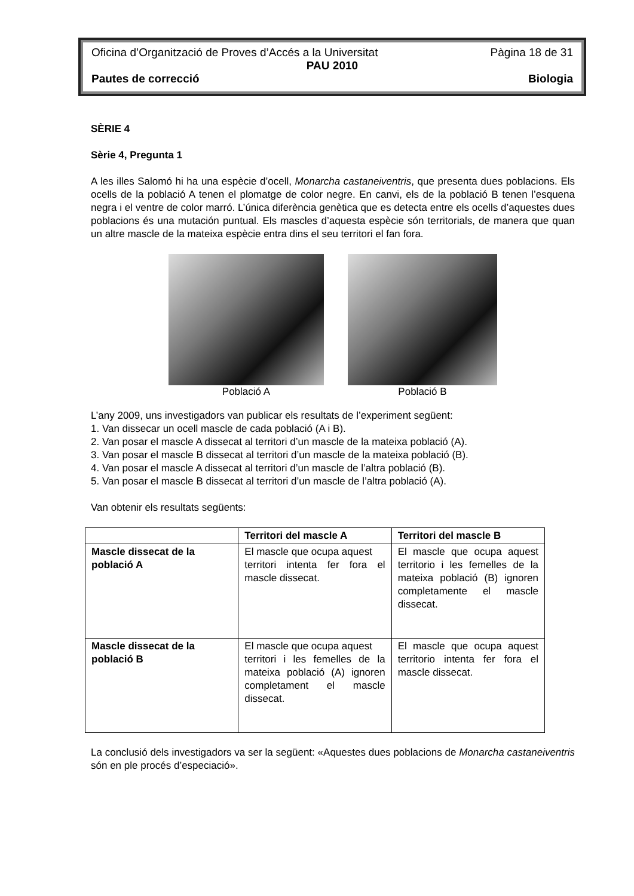Oficina d’Organització de Proves d’Accés a la Universitat Pàgina 18 de 31
PAU 2010
Pautes de correcció Biologia
SÈRIE 4
Sèrie 4, Pregunta 1
A les illes Salomó hi ha una espècie d’ocell, Monarcha castaneiventris, que presenta dues poblacions. Els ocells de la població A tenen el plomatge de color negre. En canvi, els de la població B tenen l’esquena negra i el ventre de color marró. L’única diferència genètica que es detecta entre els ocells d’aquestes dues poblacions és una mutación puntual. Els mascles d’aquesta espècie són territorials, de manera que quan un altre mascle de la mateixa espècie entra dins el seu territori el fan fora.
Població A Població B
L’any 2009, uns investigadors van publicar els resultats de l’experiment següent:
1. Van dissecar un ocell mascle de cada població (A i B).
2. Van posar el mascle A dissecat al territori d’un mascle de la mateixa població (A).
3. Van posar el mascle B dissecat al territori d’un mascle de la mateixa població (B).
4. Van posar el mascle A dissecat al territori d’un mascle de l’altra població (B).
5. Van posar el mascle B dissecat al territori d’un mascle de l’altra població (A).
Van obtenir els resultats següents:
| | Territori del mascle A | Territori del mascle B |
| --- | --- | --- |
| Mascle dissecat de la població A | El mascle que ocupa aquest territori intenta fer fora el mascle dissecat. | El mascle que ocupa aquest territorio i les femelles de la mateixa població (B) ignoren completamente el mascle dissecat. |
| Mascle dissecat de la població B | El mascle que ocupa aquest territori i les femelles de la mateixa població (A) ignoren completament el mascle dissecat. | El mascle que ocupa aquest territorio intenta fer fora el mascle dissecat. |
La conclusió dels investigadors va ser la següent: «Aquestes dues poblacions de Monarcha castaneiventris són en ple procés d’especiació».